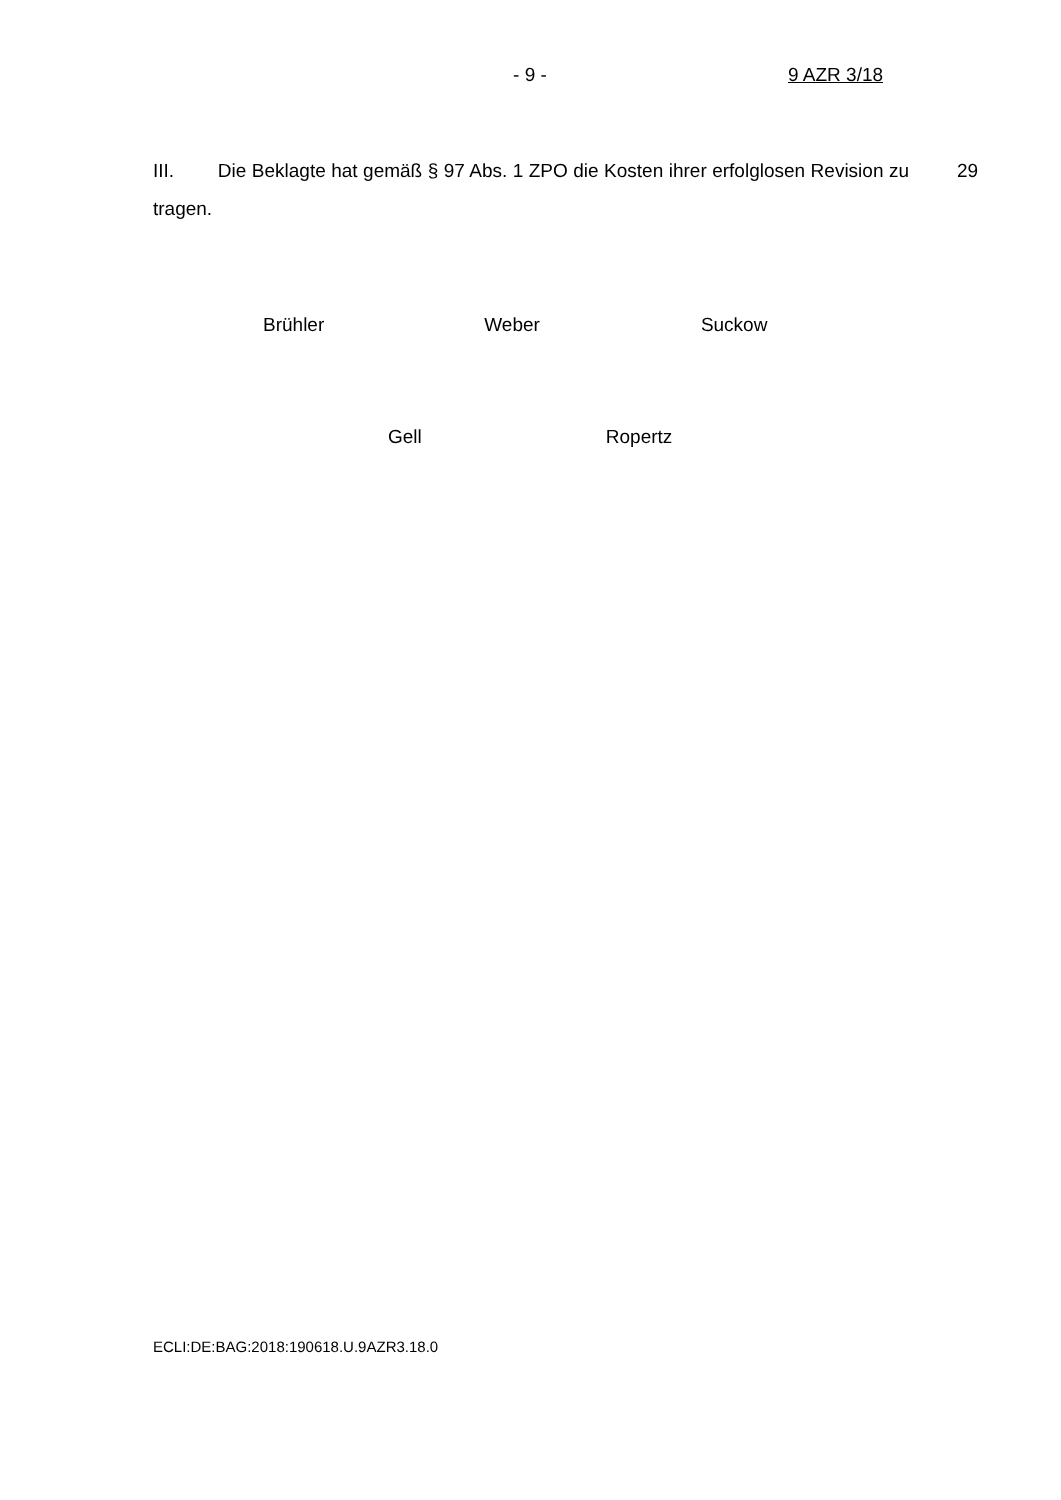- 9 - 9 AZR 3/18
III. Die Beklagte hat gemäß § 97 Abs. 1 ZPO die Kosten ihrer erfolglosen Revision zu tragen.
29
Brühler Weber Suckow
Gell Ropertz
ECLI:DE:BAG:2018:190618.U.9AZR3.18.0